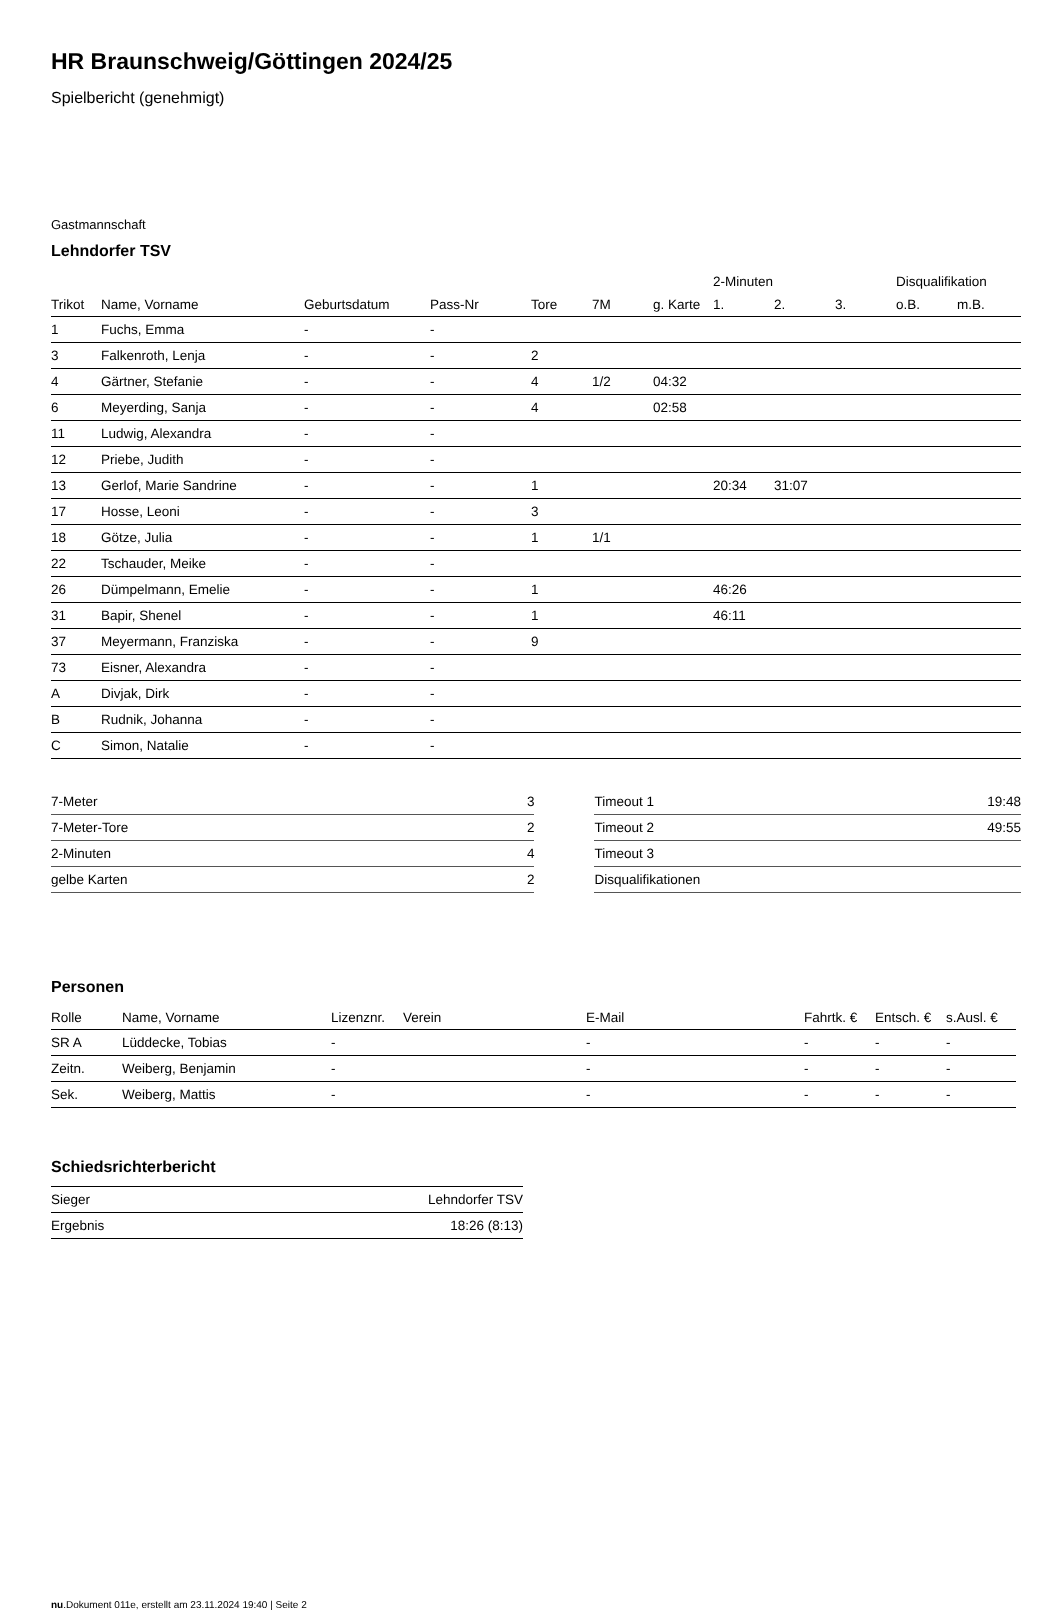HR Braunschweig/Göttingen 2024/25
Spielbericht (genehmigt)
Gastmannschaft
Lehndorfer TSV
| | | | | | | | 2-Minuten | | | Disqualifikation | |
| --- | --- | --- | --- | --- | --- | --- | --- | --- | --- | --- | --- |
| Trikot | Name, Vorname | Geburtsdatum | Pass-Nr | Tore | 7M | g. Karte | 1. | 2. | 3. | o.B. | m.B. |
| 1 | Fuchs, Emma | - | - | | | | | | | | |
| 3 | Falkenroth, Lenja | - | - | 2 | | | | | | | |
| 4 | Gärtner, Stefanie | - | - | 4 | 1/2 | 04:32 | | | | | |
| 6 | Meyerding, Sanja | - | - | 4 | | 02:58 | | | | | |
| 11 | Ludwig, Alexandra | - | - | | | | | | | | |
| 12 | Priebe, Judith | - | - | | | | | | | | |
| 13 | Gerlof, Marie Sandrine | - | - | 1 | | | 20:34 | 31:07 | | | |
| 17 | Hosse, Leoni | - | - | 3 | | | | | | | |
| 18 | Götze, Julia | - | - | 1 | 1/1 | | | | | | |
| 22 | Tschauder, Meike | - | - | | | | | | | | |
| 26 | Dümpelmann, Emelie | - | - | 1 | | | 46:26 | | | | |
| 31 | Bapir, Shenel | - | - | 1 | | | 46:11 | | | | |
| 37 | Meyermann, Franziska | - | - | 9 | | | | | | | |
| 73 | Eisner, Alexandra | - | - | | | | | | | | |
| A | Divjak, Dirk | - | - | | | | | | | | |
| B | Rudnik, Johanna | - | - | | | | | | | | |
| C | Simon, Natalie | - | - | | | | | | | | |
| 7-Meter | 3 |
| 7-Meter-Tore | 2 |
| 2-Minuten | 4 |
| gelbe Karten | 2 |
| Timeout 1 | 19:48 |
| Timeout 2 | 49:55 |
| Timeout 3 | |
| Disqualifikationen | |
Personen
| Rolle | Name, Vorname | Lizenznr. | Verein | E-Mail | Fahrtk. € | Entsch. € | s.Ausl. € |
| --- | --- | --- | --- | --- | --- | --- | --- |
| SR A | Lüddecke, Tobias | - | | - | - | - | - |
| Zeitn. | Weiberg, Benjamin | - | | - | - | - | - |
| Sek. | Weiberg, Mattis | - | | - | - | - | - |
Schiedsrichterbericht
| Sieger | Lehndorfer TSV |
| Ergebnis | 18:26 (8:13) |
nu.Dokument 011e, erstellt am 23.11.2024 19:40 | Seite 2